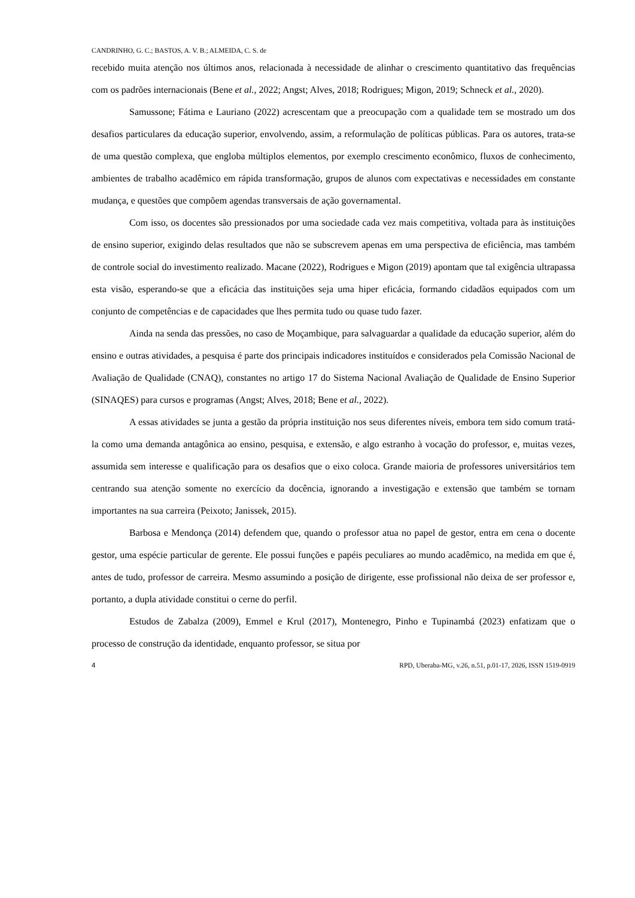CANDRINHO, G. C.; BASTOS, A. V. B.; ALMEIDA, C. S. de
recebido muita atenção nos últimos anos, relacionada à necessidade de alinhar o crescimento quantitativo das frequências com os padrões internacionais (Bene et al., 2022; Angst; Alves, 2018; Rodrigues; Migon, 2019; Schneck et al., 2020).
Samussone; Fátima e Lauriano (2022) acrescentam que a preocupação com a qualidade tem se mostrado um dos desafios particulares da educação superior, envolvendo, assim, a reformulação de políticas públicas. Para os autores, trata-se de uma questão complexa, que engloba múltiplos elementos, por exemplo crescimento econômico, fluxos de conhecimento, ambientes de trabalho acadêmico em rápida transformação, grupos de alunos com expectativas e necessidades em constante mudança, e questões que compõem agendas transversais de ação governamental.
Com isso, os docentes são pressionados por uma sociedade cada vez mais competitiva, voltada para às instituições de ensino superior, exigindo delas resultados que não se subscrevem apenas em uma perspectiva de eficiência, mas também de controle social do investimento realizado. Macane (2022), Rodrigues e Migon (2019) apontam que tal exigência ultrapassa esta visão, esperando-se que a eficácia das instituições seja uma hiper eficácia, formando cidadãos equipados com um conjunto de competências e de capacidades que lhes permita tudo ou quase tudo fazer.
Ainda na senda das pressões, no caso de Moçambique, para salvaguardar a qualidade da educação superior, além do ensino e outras atividades, a pesquisa é parte dos principais indicadores instituídos e considerados pela Comissão Nacional de Avaliação de Qualidade (CNAQ), constantes no artigo 17 do Sistema Nacional Avaliação de Qualidade de Ensino Superior (SINAQES) para cursos e programas (Angst; Alves, 2018; Bene et al., 2022).
A essas atividades se junta a gestão da própria instituição nos seus diferentes níveis, embora tem sido comum tratá-la como uma demanda antagônica ao ensino, pesquisa, e extensão, e algo estranho à vocação do professor, e, muitas vezes, assumida sem interesse e qualificação para os desafios que o eixo coloca. Grande maioria de professores universitários tem centrando sua atenção somente no exercício da docência, ignorando a investigação e extensão que também se tornam importantes na sua carreira (Peixoto; Janissek, 2015).
Barbosa e Mendonça (2014) defendem que, quando o professor atua no papel de gestor, entra em cena o docente gestor, uma espécie particular de gerente. Ele possui funções e papéis peculiares ao mundo acadêmico, na medida em que é, antes de tudo, professor de carreira. Mesmo assumindo a posição de dirigente, esse profissional não deixa de ser professor e, portanto, a dupla atividade constitui o cerne do perfil.
Estudos de Zabalza (2009), Emmel e Krul (2017), Montenegro, Pinho e Tupinambá (2023) enfatizam que o processo de construção da identidade, enquanto professor, se situa por
4 RPD, Uberaba-MG, v.26, n.51, p.01-17, 2026, ISSN 1519-0919